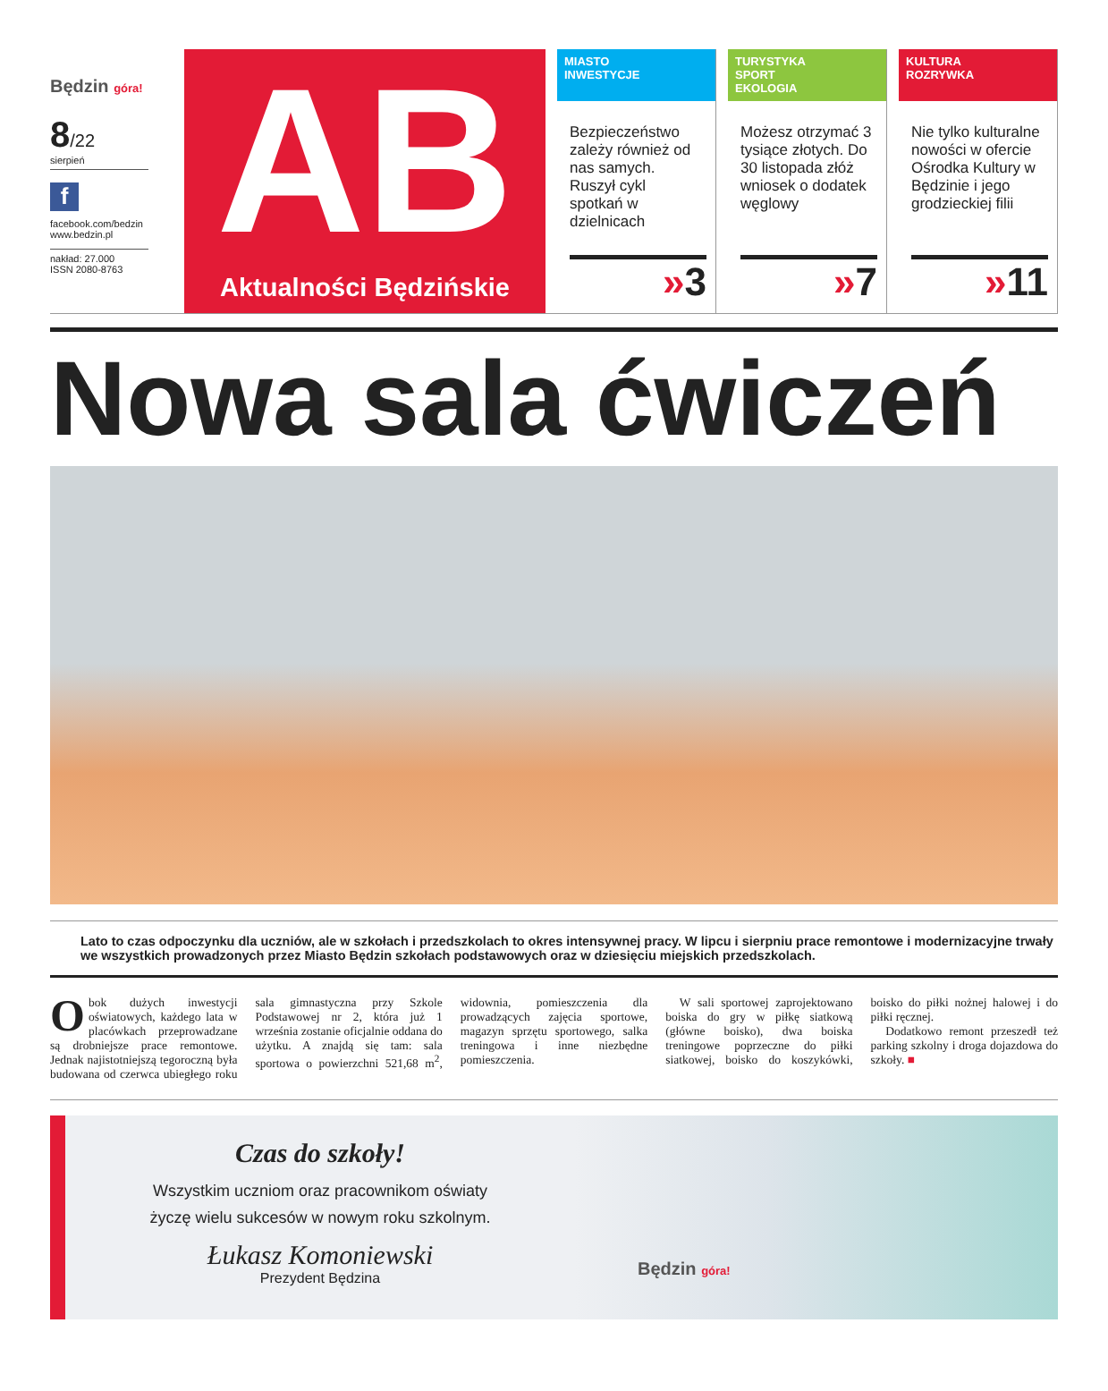Będzin góra!
8/22
sierpień
f
facebook.com/bedzin
www.bedzin.pl
nakład: 27.000
ISSN 2080-8763
AB
Aktualności Będzińskie
MIASTO
INWESTYCJE
Bezpieczeństwo zależy również od nas samych. Ruszył cykl spotkań w dzielnicach
»3
TURYSTYKA
SPORT
EKOLOGIA
Możesz otrzymać 3 tysiące złotych. Do 30 listopada złóż wniosek o dodatek węglowy
»7
KULTURA
ROZRYWKA
Nie tylko kulturalne nowości w ofercie Ośrodka Kultury w Będzinie i jego grodzieckiej filii
»11
Nowa sala ćwiczeń
Lato to czas odpoczynku dla uczniów, ale w szkołach i przedszkolach to okres intensywnej pracy. W lipcu i sierpniu prace remontowe i modernizacyjne trwały we wszystkich prowadzonych przez Miasto Będzin szkołach podstawowych oraz w dziesięciu miejskich przedszkolach.
Obok dużych inwestycji oświatowych, każdego lata w placówkach przeprowadzane są drobniejsze prace remontowe. Jednak najistotniejszą tegoroczną była budowana od czerwca ubiegłego roku sala gimnastyczna przy Szkole Podstawowej nr 2, która już 1 września zostanie oficjalnie oddana do użytku. A znajdą się tam: sala sportowa o powierzchni 521,68 m<sup>2</sup>, widownia, pomieszczenia dla prowadzących zajęcia sportowe, magazyn sprzętu sportowego, salka treningowa i inne niezbędne pomieszczenia.
W sali sportowej zaprojektowano boiska do gry w piłkę siatkową (główne boisko), dwa boiska treningowe poprzeczne do piłki siatkowej, boisko do koszykówki, boisko do piłki nożnej halowej i do piłki ręcznej.
Dodatkowo remont przeszedł też parking szkolny i droga dojazdowa do szkoły. ■
Czas do szkoły!
Wszystkim uczniom oraz pracownikom oświaty
życzę wielu sukcesów w nowym roku szkolnym.
Łukasz Komoniewski
Prezydent Będzina
Będzin góra!